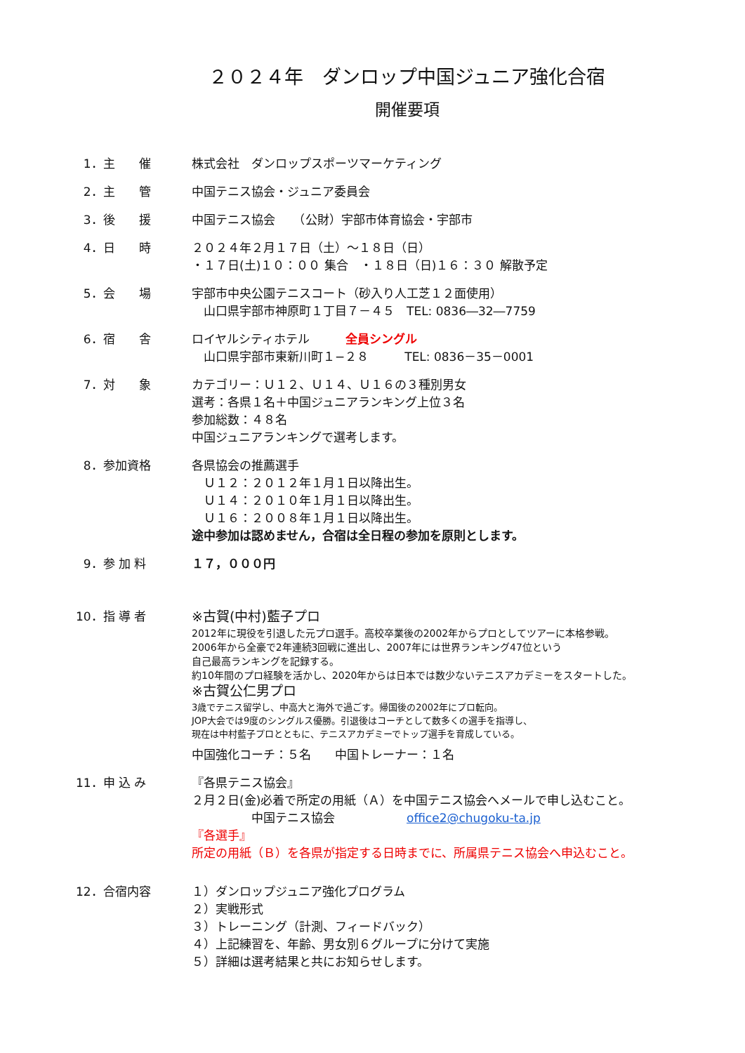２０２４年　ダンロップ中国ジュニア強化合宿
開催要項
1．主　　催
株式会社　ダンロップスポーツマーケティング
2．主　　管
中国テニス協会・ジュニア委員会
3．後　　援
中国テニス協会　　（公財）宇部市体育協会・宇部市
4．日　　時
２０２４年２月１７日（土）～１８日（日）
・１７日(土)１０：００ 集合　・１８日（日)１６：３０ 解散予定
5．会　　場
宇部市中央公園テニスコート（砂入り人工芝１２面使用）
　山口県宇部市神原町１丁目７－４５　TEL: 0836―32―7759
6．宿　　舎
ロイヤルシティホテル　　　全員シングル
　山口県宇部市東新川町１−２８　　　TEL: 0836－35－0001
7．対　　象
カテゴリー：Ｕ１２、Ｕ１４、Ｕ１６の３種別男女
選考：各県１名＋中国ジュニアランキング上位３名
参加総数：４８名
中国ジュニアランキングで選考します。
8．参加資格
各県協会の推薦選手
　Ｕ１２：２０１２年１月１日以降出生。
　Ｕ１４：２０１０年１月１日以降出生。
　Ｕ１６：２００８年１月１日以降出生。
途中参加は認めません，合宿は全日程の参加を原則とします。
9．参 加 料
１７，０００円
10．指 導 者
※古賀(中村)藍子プロ
2012年に現役を引退した元プロ選手。高校卒業後の2002年からプロとしてツアーに本格参戦。
2006年から全豪で2年連続3回戦に進出し、2007年には世界ランキング47位という
自己最高ランキングを記録する。
約10年間のプロ経験を活かし、2020年からは日本では数少ないテニスアカデミーをスタートした。
※古賀公仁男プロ
3歳でテニス留学し、中高大と海外で過ごす。帰国後の2002年にプロ転向。
JOP大会では9度のシングルス優勝。引退後はコーチとして数多くの選手を指導し、
現在は中村藍子プロとともに、テニスアカデミーでトップ選手を育成している。
中国強化コーチ：５名　　中国トレーナー：１名
11．申 込 み
『各県テニス協会』
２月２日(金)必着で所定の用紙（Ａ）を中国テニス協会へメールで申し込むこと。
　　　　　中国テニス協会　　　　　　office2@chugoku-ta.jp
『各選手』
所定の用紙（Ｂ）を各県が指定する日時までに、所属県テニス協会へ申込むこと。
12．合宿内容
１）ダンロップジュニア強化プログラム
２）実戦形式
３）トレーニング（計測、フィードバック）
４）上記練習を、年齢、男女別６グループに分けて実施
５）詳細は選考結果と共にお知らせします。